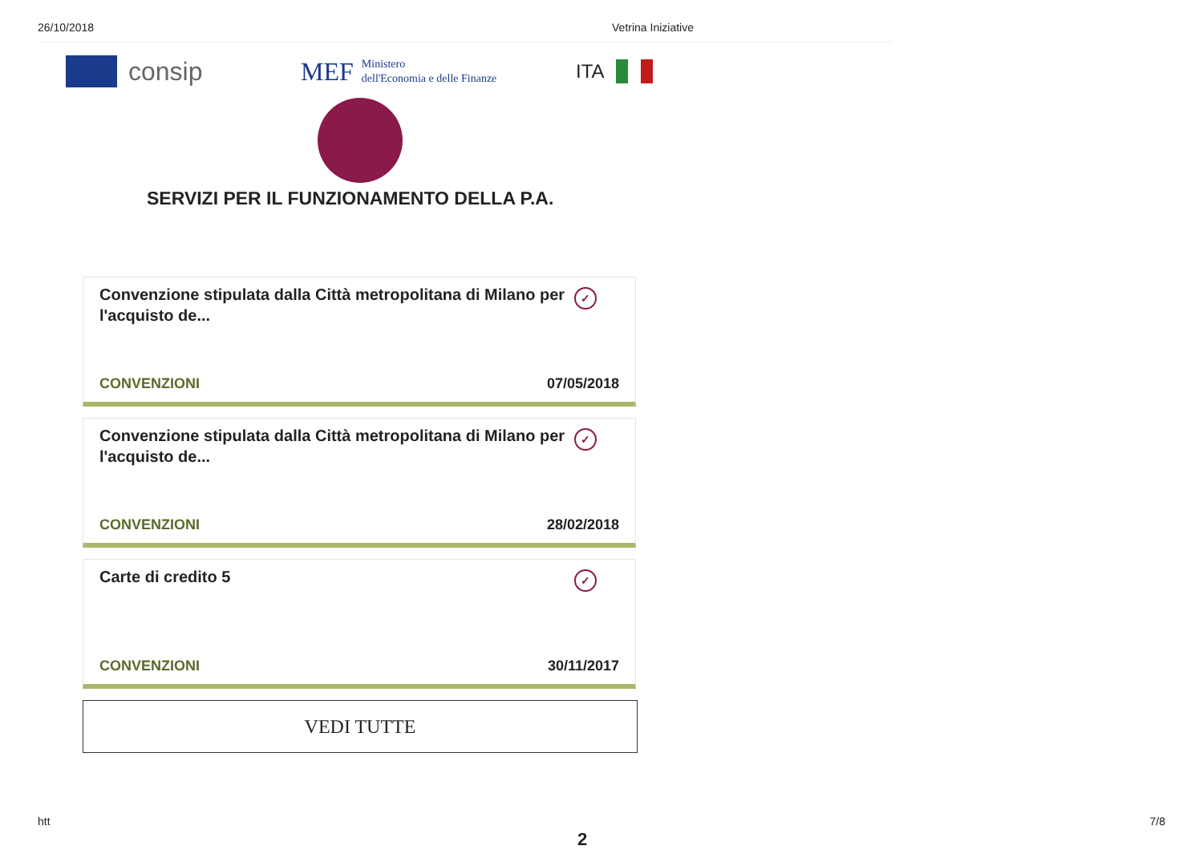26/10/2018 Vetrina Iniziative
consip
MEF Ministero
dell'Economia e delle Finanze
ITA
SERVIZI PER IL FUNZIONAMENTO DELLA P.A.
Convenzione stipulata dalla Città metropolitana di Milano per l'acquisto de... ✓
CONVENZIONI 07/05/2018
Convenzione stipulata dalla Città metropolitana di Milano per l'acquisto de... ✓
CONVENZIONI 28/02/2018
Carte di credito 5 ✓
CONVENZIONI 30/11/2017
VEDI TUTTE
htt 7/8
2